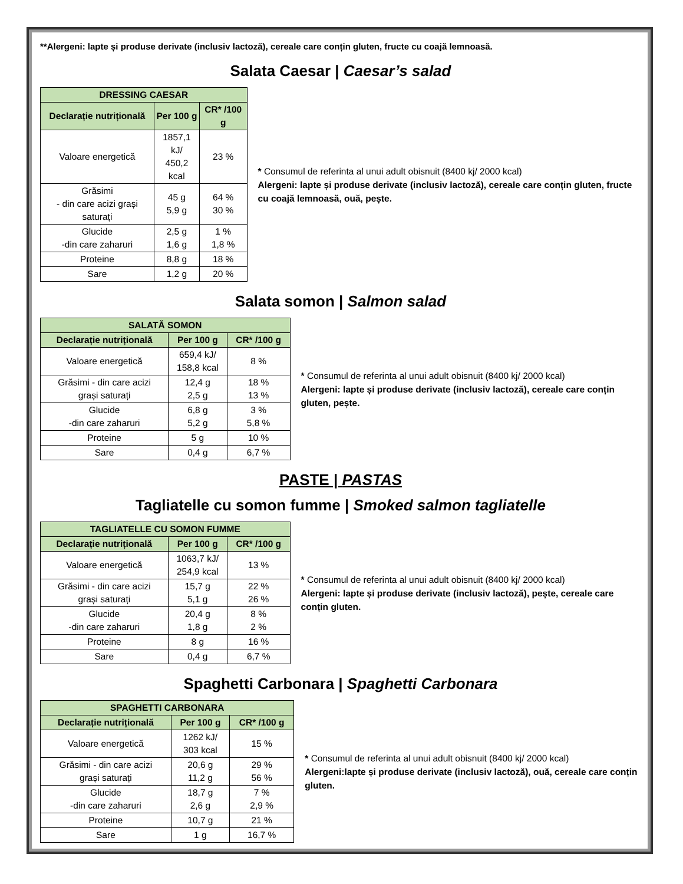**Alergeni: lapte și produse derivate (inclusiv lactoză), cereale care conțin gluten, fructe cu coajă lemnoasă.
Salata Caesar | Caesar’s salad
| DRESSING CAESAR | | |
| --- | --- | --- |
| Declarație nutrițională | Per 100 g | CR* /100 g |
| Valoare energetică | 1857,1 kJ/ 450,2 kcal | 23 % |
| Grăsimi - din care acizi grași saturați | 45 g 5,9 g | 64 % 30 % |
| Glucide -din care zaharuri | 2,5 g 1,6 g | 1 % 1,8 % |
| Proteine | 8,8 g | 18 % |
| Sare | 1,2 g | 20 % |
* Consumul de referinta al unui adult obisnuit (8400 kj/ 2000 kcal)
Alergeni: lapte și produse derivate (inclusiv lactoză), cereale care conțin gluten, fructe cu coajă lemnoasă, ouă, pește.
Salata somon | Salmon salad
| SALATĂ SOMON | | |
| --- | --- | --- |
| Declarație nutrițională | Per 100 g | CR* /100 g |
| Valoare energetică | 659,4 kJ/ 158,8 kcal | 8 % |
| Grăsimi - din care acizi grași saturați | 12,4 g 2,5 g | 18 % 13 % |
| Glucide -din care zaharuri | 6,8 g 5,2 g | 3 % 5,8 % |
| Proteine | 5 g | 10 % |
| Sare | 0,4 g | 6,7 % |
* Consumul de referinta al unui adult obisnuit (8400 kj/ 2000 kcal)
Alergeni: lapte și produse derivate (inclusiv lactoză), cereale care conțin gluten, pește.
PASTE | PASTAS
Tagliatelle cu somon fumme | Smoked salmon tagliatelle
| TAGLIATELLE CU SOMON FUMME | | |
| --- | --- | --- |
| Declarație nutrițională | Per 100 g | CR* /100 g |
| Valoare energetică | 1063,7 kJ/ 254,9 kcal | 13 % |
| Grăsimi - din care acizi grași saturați | 15,7 g 5,1 g | 22 % 26 % |
| Glucide -din care zaharuri | 20,4 g 1,8 g | 8 % 2 % |
| Proteine | 8 g | 16 % |
| Sare | 0,4 g | 6,7 % |
* Consumul de referinta al unui adult obisnuit (8400 kj/ 2000 kcal)
Alergeni: lapte și produse derivate (inclusiv lactoză), pește, cereale care conțin gluten.
Spaghetti Carbonara | Spaghetti Carbonara
| SPAGHETTI CARBONARA | | |
| --- | --- | --- |
| Declarație nutrițională | Per 100 g | CR* /100 g |
| Valoare energetică | 1262 kJ/ 303 kcal | 15 % |
| Grăsimi - din care acizi grași saturați | 20,6 g 11,2 g | 29 % 56 % |
| Glucide -din care zaharuri | 18,7 g 2,6 g | 7 % 2,9 % |
| Proteine | 10,7 g | 21 % |
| Sare | 1 g | 16,7 % |
* Consumul de referinta al unui adult obisnuit (8400 kj/ 2000 kcal)
Alergeni:lapte și produse derivate (inclusiv lactoză), ouă, cereale care conțin gluten.